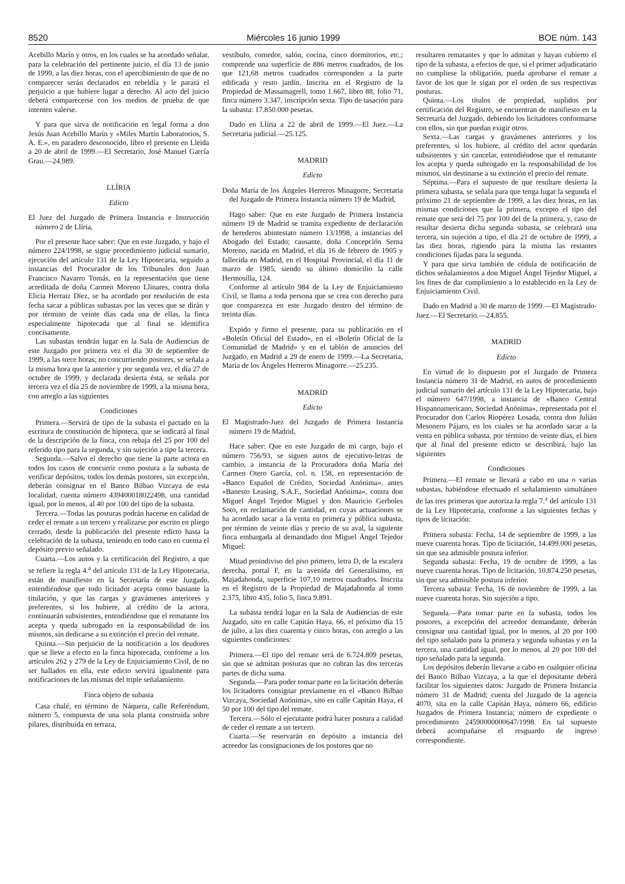8520 Miércoles 16 junio 1999 BOE núm. 143
Acebillo Marín y otros, en los cuales se ha acordado señalar, para la celebración del pertinente juicio, el día 13 de junio de 1999, a las diez horas, con el apercibimiento de que de no comparecer serán declarados en rebeldía y le parará el perjuicio a que hubiere lugar a derecho. Al acto del juicio deberá comparecerse con los medios de prueba de que intenten valerse.
Y para que sirva de notificación en legal forma a don Jesús Juan Acebillo Marín y «Miles Martín Laboratorios, S. A. E.», en paradero desconocido, libro el presente en Lleida a 20 de abril de 1999.—El Secretario, José Manuel García Grau.—24.989.
LLÍRIA
Edicto
El Juez del Juzgado de Primera Instancia e Instrucción número 2 de Llíria,
Por el presente hace saber: Que en este Juzgado, y bajo el número 224/1998, se sigue procedimiento judicial sumario, ejecución del artículo 131 de la Ley Hipotecaria, seguido a instancias del Procurador de los Tribunales don Juan Francisco Navarro Tomás, en la representación que tiene acreditada de doña Carmen Moreno Llinares, contra doña Elicia Herraiz Díez, se ha acordado por resolución de esta fecha sacar a públicas subastas por las veces que se dirán y por término de veinte días cada una de ellas, la finca especialmente hipotecada que al final se identifica concisamente.
Las subastas tendrán lugar en la Sala de Audiencias de este Juzgado por primera vez el día 30 de septiembre de 1999, a las trece horas; no concurriendo postores, se señala a la misma hora que la anterior y por segunda vez, el día 27 de octubre de 1999, y declarada desierta ésta, se señala por tercera vez el día 25 de noviembre de 1999, a la misma hora, con arreglo a las siguientes
Condiciones
Primera.—Servirá de tipo de la subasta el pactado en la escritura de constitución de hipoteca, que se indicará al final de la descripción de la finca, con rebaja del 25 por 100 del referido tipo para la segunda, y sin sujeción a tipo la tercera.
Segunda.—Salvo el derecho que tiene la parte actora en todos los casos de concurrir como postura a la subasta de verificar depósitos, todos los demás postores, sin excepción, deberán consignar en el Banco Bilbao Vizcaya de esta localidad, cuenta número 439400018022498, una cantidad igual, por lo menos, al 40 por 100 del tipo de la subasta.
Tercera.—Todas las posturas podrán hacerse en calidad de ceder el remate a un tercero y realizarse por escrito en pliego cerrado, desde la publicación del presente edicto hasta la celebración de la subasta, teniendo en todo caso en cuenta el depósito previo señalado.
Cuarta.—Los autos y la certificación del Registro, a que se refiere la regla 4.<sup>a</sup> del artículo 131 de la Ley Hipotecaria, están de manifiesto en la Secretaría de este Juzgado, entendiéndose que todo licitador acepta como bastante la titulación, y que las cargas y gravámenes anteriores y preferentes, si los hubiere, al crédito de la actora, continuarán subsistentes, entendiéndose que el rematante los acepta y queda subrogado en la responsabilidad de los mismos, sin dedicarse a su extinción el precio del remate.
Quinta.—Sin perjuicio de la notificación a los deudores que se lleve a efecto en la finca hipotecada, conforme a los artículos 262 y 279 de la Ley de Enjuiciamiento Civil, de no ser hallados en ella, este edicto servirá igualmente para notificaciones de las mismas del triple señalamiento.
Finca objeto de subasta
Casa chalé, en término de Náquera, calle Referéndum, número 5, compuesta de una sola planta construida sobre pilares, distribuida en terraza,
vestíbulo, comedor, salón, cocina, cinco dormitorios, etc.; comprende una superficie de 886 metros cuadrados, de los que 121,68 metros cuadrados corresponden a la parte edificada y resto jardín. Inscrita en el Registro de la Propiedad de Massamagrell, tomo 1.667, libro 88, folio 71, finca número 3.347, inscripción sexta. Tipo de tasación para la subasta: 17.850.000 pesetas.
Dado en Llíria a 22 de abril de 1999.—El Juez.—La Secretaria judicial.—25.125.
MADRID
Edicto
Doña María de los Ángeles Herreros Minagorre, Secretaria del Juzgado de Primera Instancia número 19 de Madrid,
Hago saber: Que en este Juzgado de Primera Instancia número 19 de Madrid se tramita expediente de declaración de herederos abintestato número 13/1998, a instancias del Abogado del Estado; causante, doña Concepción Serna Moreno, nacida en Madrid, el día 16 de febrero de 1905 y fallecida en Madrid, en el Hospital Provincial, el día 11 de marzo de 1985, siendo su último domicilio la calle Hermosilla, 124.
Conforme al artículo 984 de la Ley de Enjuiciamiento Civil, se llama a toda persona que se crea con derecho para que comparezca en este Juzgado dentro del término de treinta días.
Expido y firmo el presente, para su publicación en el «Boletín Oficial del Estado», en el «Boletín Oficial de la Comunidad de Madrid» y en el tablón de anuncios del Juzgado, en Madrid a 29 de enero de 1999.—La Secretaria, María de los Ángeles Herreros Minagorre.—25.235.
MADRID
Edicto
El Magistrado-Juez del Juzgado de Primera Instancia número 19 de Madrid,
Hace saber: Que en este Juzgado de mi cargo, bajo el número 756/93, se siguen autos de ejecutivo-letras de cambio, a instancia de la Procuradora doña María del Carmen Otero García, col. n. 158, en representación de «Banco Español de Crédito, Sociedad Anónima», antes «Banesto Leasing, S.A.F., Sociedad Anónima», contra don Miguel Ángel Tejedor Miguel y don Mauricio Gerboles Soto, en reclamación de cantidad, en cuyas actuaciones se ha acordado sacar a la venta en primera y pública subasta, por término de veinte días y precio de su aval, la siguiente finca embargada al demandado don Miguel Ángel Tejedor Miguel:
Mitad proindiviso del piso primero, letra D, de la escalera derecha, portal F, en la avenida del Generalísimo, en Majadahonda, superficie 107,10 metros cuadrados. Inscrita en el Registro de la Propiedad de Majadahonda al tomo 2.375, libro 435, folio 5, finca 9.891.
La subasta tendrá lugar en la Sala de Audiencias de este Juzgado, sito en calle Capitán Haya, 66, el próximo día 15 de julio, a las diez cuarenta y cinco horas, con arreglo a las siguientes condiciones:
Primera.—El tipo del remate será de 6.724.809 pesetas, sin que se admitan posturas que no cubran las dos terceras partes de dicha suma.
Segunda.—Para poder tomar parte en la licitación deberán los licitadores consignar previamente en el «Banco Bilbao Vizcaya, Sociedad Anónima», sito en calle Capitán Haya, el 50 por 100 del tipo del remate.
Tercera.—Sólo el ejecutante podrá hacer postura a calidad de ceder el remate a un tercero.
Cuarta.—Se reservarán en depósito a instancia del acreedor las consignaciones de los postores que no
resultaren rematantes y que lo admitan y hayan cubierto el tipo de la subasta, a efectos de que, si el primer adjudicatario no cumpliese la obligación, pueda aprobarse el remate a favor de los que le sigan por el orden de sus respectivas posturas.
Quinta.—Los títulos de propiedad, suplidos por certificación del Registro, se encuentran de manifiesto en la Secretaría del Juzgado, debiendo los licitadores conformarse con ellos, sin que puedan exigir otros.
Sexta.—Las cargas y gravámenes anteriores y los preferentes, si los hubiere, al crédito del actor quedarán subsistentes y sin cancelar, entendiéndose que el rematante los acepta y queda subrogado en la responsabilidad de los mismos, sin destinarse a su extinción el precio del remate.
Séptima.—Para el supuesto de que resultare desierta la primera subasta, se señala para que tenga lugar la segunda el próximo 21 de septiembre de 1999, a las diez horas, en las mismas condiciones que la primera, excepto el tipo del remate que será del 75 por 100 del de la primera, y, caso de resultar desierta dicha segunda subasta, se celebrará una tercera, sin sujeción a tipo, el día 21 de octubre de 1999, a las diez horas, rigiendo para la misma las restantes condiciones fijadas para la segunda.
Y para que sirva también de cédula de notificación de dichos señalamientos a don Miguel Ángel Tejedor Miguel, a los fines de dar cumplimiento a lo establecido en la Ley de Enjuiciamiento Civil.
Dado en Madrid a 30 de marzo de 1999.—El Magistrado-Juez.—El Secretario.—24.855.
MADRID
Edicto
En virtud de lo dispuesto por el Juzgado de Primera Instancia número 31 de Madrid, en autos de procedimiento judicial sumario del artículo 131 de la Ley Hipotecaria, bajo el número 647/1998, a instancia de «Banco Central Hispanoamericano, Sociedad Anónima», representada por el Procurador don Carlos Riopérez Losada, contra don Julián Mesonero Pájaro, en los cuales se ha acordado sacar a la venta en pública subasta, por término de veinte días, el bien que al final del presente edicto se describirá, bajo las siguientes
Condiciones
Primera.—El remate se llevará a cabo en una o varias subastas, habiéndose efectuado el señalamiento simultáneo de las tres primeras que autoriza la regla 7.<sup>a</sup> del artículo 131 de la Ley Hipotecaria, conforme a las siguientes fechas y tipos de licitación:
Primera subasta: Fecha, 14 de septiembre de 1999, a las nueve cuarenta horas. Tipo de licitación, 14.499.000 pesetas, sin que sea admisible postura inferior.
Segunda subasta: Fecha, 19 de octubre de 1999, a las nueve cuarenta horas. Tipo de licitación, 10.874.250 pesetas, sin que sea admisible postura inferior.
Tercera subasta: Fecha, 16 de noviembre de 1999, a las nueve cuarenta horas. Sin sujeción a tipo.
Segunda.—Para tomar parte en la subasta, todos los postores, a excepción del acreedor demandante, deberán consignar una cantidad igual, por lo menos, al 20 por 100 del tipo señalado para la primera y segunda subastas y en la tercera, una cantidad igual, por lo menos, al 20 por 100 del tipo señalado para la segunda.
Los depósitos deberán llevarse a cabo en cualquier oficina del Banco Bilbao Vizcaya, a la que el depositante deberá facilitar los siguientes datos: Juzgado de Primera Instancia número 31 de Madrid; cuenta del Juzgado de la agencia 4070, sita en la calle Capitán Haya, número 66, edificio Juzgados de Primera Instancia; número de expediente o procedimiento 24590000000647/1998. En tal supuesto deberá acompañarse el resguardo de ingreso correspondiente.